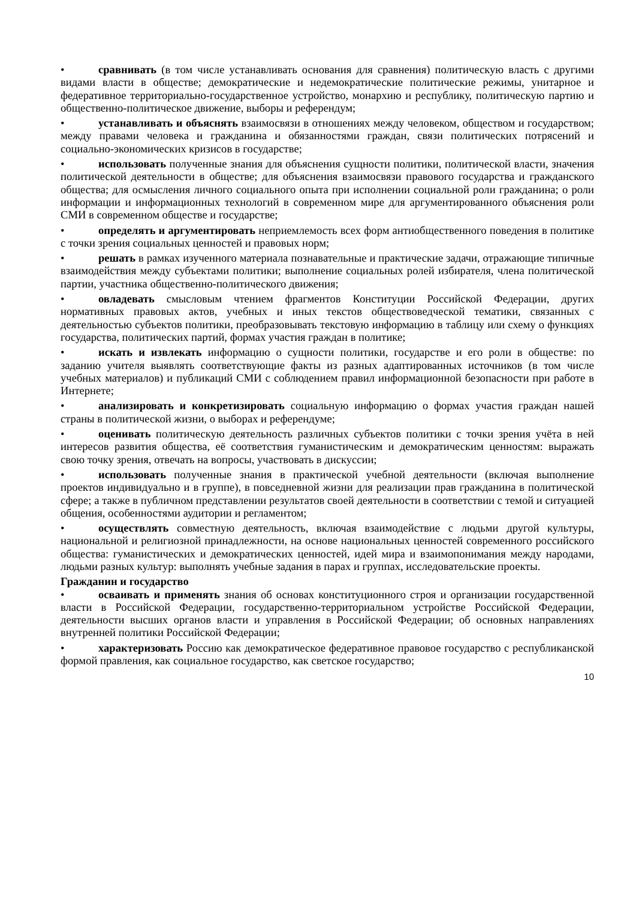• сравнивать (в том числе устанавливать основания для сравнения) политическую власть с другими видами власти в обществе; демократические и недемократические политические режимы, унитарное и федеративное территориально-государственное устройство, монархию и республику, политическую партию и общественно-политическое движение, выборы и референдум;
• устанавливать и объяснять взаимосвязи в отношениях между человеком, обществом и государством; между правами человека и гражданина и обязанностями граждан, связи политических потрясений и социально-экономических кризисов в государстве;
• использовать полученные знания для объяснения сущности политики, политической власти, значения политической деятельности в обществе; для объяснения взаимосвязи правового государства и гражданского общества; для осмысления личного социального опыта при исполнении социальной роли гражданина; о роли информации и информационных технологий в современном мире для аргументированного объяснения роли СМИ в современном обществе и государстве;
• определять и аргументировать неприемлемость всех форм антиобщественного поведения в политике с точки зрения социальных ценностей и правовых норм;
• решать в рамках изученного материала познавательные и практические задачи, отражающие типичные взаимодействия между субъектами политики; выполнение социальных ролей избирателя, члена политической партии, участника общественно-политического движения;
• овладевать смысловым чтением фрагментов Конституции Российской Федерации, других нормативных правовых актов, учебных и иных текстов обществоведческой тематики, связанных с деятельностью субъектов политики, преобразовывать текстовую информацию в таблицу или схему о функциях государства, политических партий, формах участия граждан в политике;
• искать и извлекать информацию о сущности политики, государстве и его роли в обществе: по заданию учителя выявлять соответствующие факты из разных адаптированных источников (в том числе учебных материалов) и публикаций СМИ с соблюдением правил информационной безопасности при работе в Интернете;
• анализировать и конкретизировать социальную информацию о формах участия граждан нашей страны в политической жизни, о выборах и референдуме;
• оценивать политическую деятельность различных субъектов политики с точки зрения учёта в ней интересов развития общества, её соответствия гуманистическим и демократическим ценностям: выражать свою точку зрения, отвечать на вопросы, участвовать в дискуссии;
• использовать полученные знания в практической учебной деятельности (включая выполнение проектов индивидуально и в группе), в повседневной жизни для реализации прав гражданина в политической сфере; а также в публичном представлении результатов своей деятельности в соответствии с темой и ситуацией общения, особенностями аудитории и регламентом;
• осуществлять совместную деятельность, включая взаимодействие с людьми другой культуры, национальной и религиозной принадлежности, на основе национальных ценностей современного российского общества: гуманистических и демократических ценностей, идей мира и взаимопонимания между народами, людьми разных культур: выполнять учебные задания в парах и группах, исследовательские проекты.
Гражданин и государство
• осваивать и применять знания об основах конституционного строя и организации государственной власти в Российской Федерации, государственно-территориальном устройстве Российской Федерации, деятельности высших органов власти и управления в Российской Федерации; об основных направлениях внутренней политики Российской Федерации;
• характеризовать Россию как демократическое федеративное правовое государство с республиканской формой правления, как социальное государство, как светское государство;
10